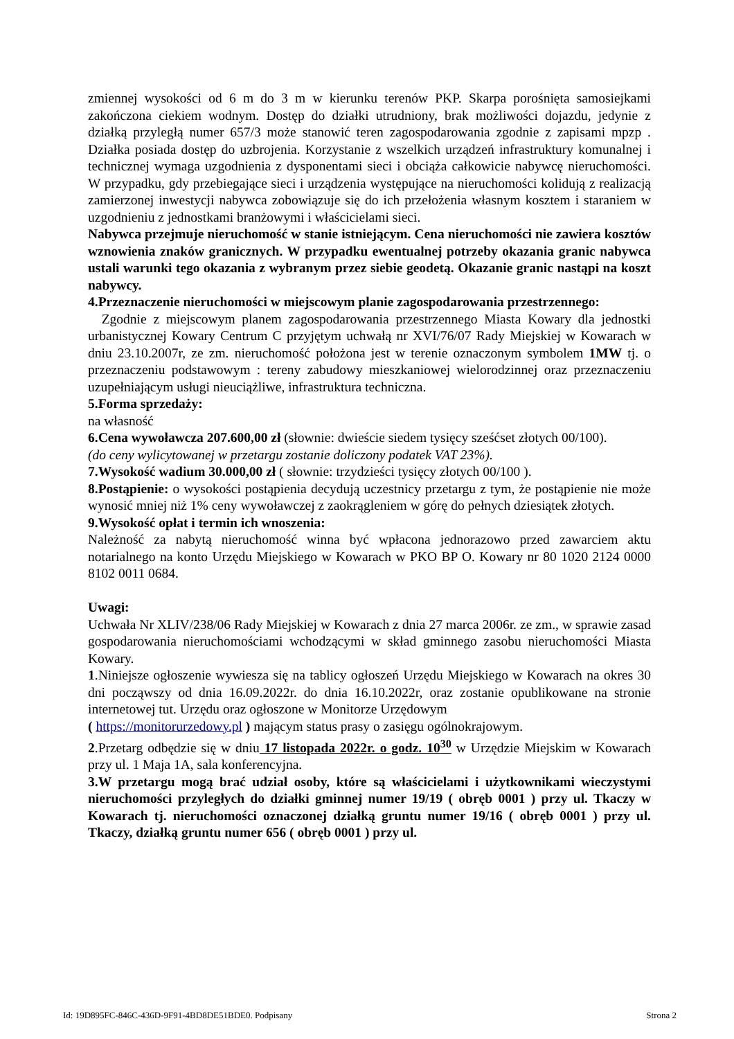zmiennej wysokości od 6 m do 3 m w kierunku terenów PKP. Skarpa porośnięta samosiejkami zakończona ciekiem wodnym. Dostęp do działki utrudniony, brak możliwości dojazdu, jedynie z działką przyległą numer 657/3 może stanowić teren zagospodarowania zgodnie z zapisami mpzp . Działka posiada dostęp do uzbrojenia. Korzystanie z wszelkich urządzeń infrastruktury komunalnej i technicznej wymaga uzgodnienia z dysponentami sieci i obciąża całkowicie nabywcę nieruchomości. W przypadku, gdy przebiegające sieci i urządzenia występujące na nieruchomości kolidują z realizacją zamierzonej inwestycji nabywca zobowiązuje się do ich przełożenia własnym kosztem i staraniem w uzgodnieniu z jednostkami branżowymi i właścicielami sieci.
Nabywca przejmuje nieruchomość w stanie istniejącym. Cena nieruchomości nie zawiera kosztów wznowienia znaków granicznych. W przypadku ewentualnej potrzeby okazania granic nabywca ustali warunki tego okazania z wybranym przez siebie geodetą. Okazanie granic nastąpi na koszt nabywcy.
4.Przeznaczenie nieruchomości w miejscowym planie zagospodarowania przestrzennego:
Zgodnie z miejscowym planem zagospodarowania przestrzennego Miasta Kowary dla jednostki urbanistycznej Kowary Centrum C przyjętym uchwałą nr XVI/76/07 Rady Miejskiej w Kowarach w dniu 23.10.2007r, ze zm. nieruchomość położona jest w terenie oznaczonym symbolem 1MW tj. o przeznaczeniu podstawowym : tereny zabudowy mieszkaniowej wielorodzinnej oraz przeznaczeniu uzupełniającym usługi nieuciążliwe, infrastruktura techniczna.
5.Forma sprzedaży:
na własność
6.Cena wywoławcza 207.600,00 zł (słownie: dwieście siedem tysięcy sześćset złotych 00/100).
(do ceny wylicytowanej w przetargu zostanie doliczony podatek VAT 23%).
7.Wysokość wadium 30.000,00 zł ( słownie: trzydzieści tysięcy złotych 00/100 ).
8.Postąpienie: o wysokości postąpienia decydują uczestnicy przetargu z tym, że postąpienie nie może wynosić mniej niż 1% ceny wywoławczej z zaokrągleniem w górę do pełnych dziesiątek złotych.
9.Wysokość opłat i termin ich wnoszenia:
Należność za nabytą nieruchomość winna być wpłacona jednorazowo przed zawarciem aktu notarialnego na konto Urzędu Miejskiego w Kowarach w PKO BP O. Kowary nr 80 1020 2124 0000 8102 0011 0684.
Uwagi:
Uchwała Nr XLIV/238/06 Rady Miejskiej w Kowarach z dnia 27 marca 2006r. ze zm., w sprawie zasad gospodarowania nieruchomościami wchodzącymi w skład gminnego zasobu nieruchomości Miasta Kowary.
1.Niniejsze ogłoszenie wywiesza się na tablicy ogłoszeń Urzędu Miejskiego w Kowarach na okres 30 dni począwszy od dnia 16.09.2022r. do dnia 16.10.2022r, oraz zostanie opublikowane na stronie internetowej tut. Urzędu oraz ogłoszone w Monitorze Urzędowym
( https://monitorurzedowy.pl ) mającym status prasy o zasięgu ogólnokrajowym.
2.Przetarg odbędzie się w dniu 17 listopada 2022r. o godz. 10<sup>30</sup> w Urzędzie Miejskim w Kowarach przy ul. 1 Maja 1A, sala konferencyjna.
3.W przetargu mogą brać udział osoby, które są właścicielami i użytkownikami wieczystymi nieruchomości przyległych do działki gminnej numer 19/19 ( obręb 0001 ) przy ul. Tkaczy w Kowarach tj. nieruchomości oznaczonej działką gruntu numer 19/16 ( obręb 0001 ) przy ul. Tkaczy, działką gruntu numer 656 ( obręb 0001 ) przy ul.
Id: 19D895FC-846C-436D-9F91-4BD8DE51BDE0. Podpisany Strona 2